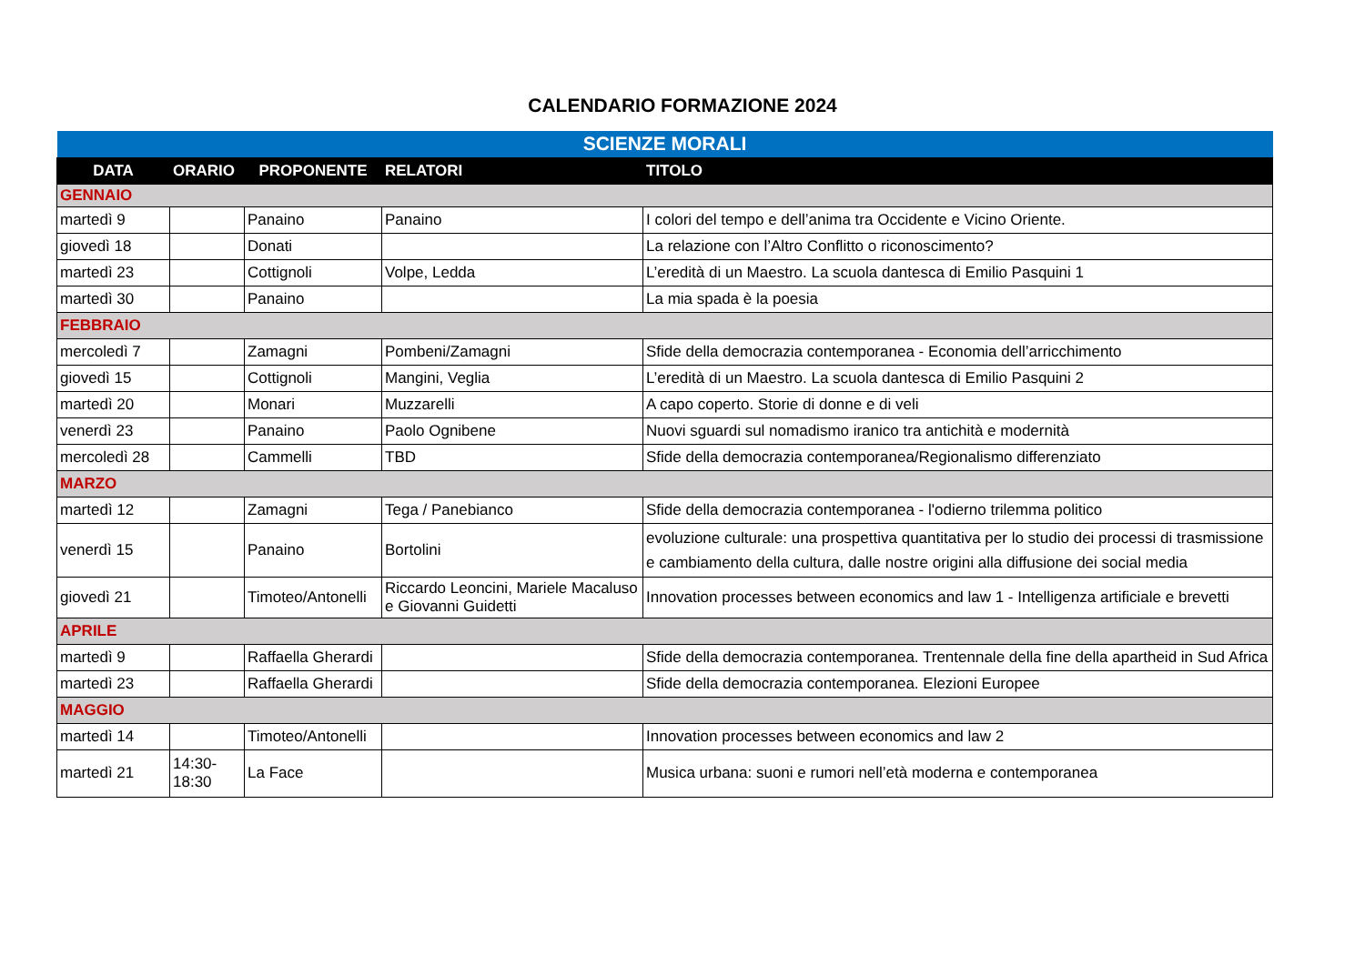CALENDARIO FORMAZIONE 2024
| SCIENZE MORALI | | | | |
| --- | --- | --- | --- | --- |
| DATA | ORARIO | PROPONENTE | RELATORI | TITOLO |
| GENNAIO | | | | |
| martedì 9 | | Panaino | Panaino | I colori del tempo e dell’anima tra Occidente e Vicino Oriente. |
| giovedì 18 | | Donati | | La relazione con l’Altro Conflitto o riconoscimento? |
| martedì 23 | | Cottignoli | Volpe, Ledda | L’eredità di un Maestro. La scuola dantesca di Emilio Pasquini 1 |
| martedì 30 | | Panaino | | La mia spada è la poesia |
| FEBBRAIO | | | | |
| mercoledì 7 | | Zamagni | Pombeni/Zamagni | Sfide della democrazia contemporanea - Economia dell’arricchimento |
| giovedì 15 | | Cottignoli | Mangini, Veglia | L’eredità di un Maestro. La scuola dantesca di Emilio Pasquini 2 |
| martedì 20 | | Monari | Muzzarelli | A capo coperto. Storie di donne e di veli |
| venerdì 23 | | Panaino | Paolo Ognibene | Nuovi sguardi sul nomadismo iranico tra antichità e modernità |
| mercoledì 28 | | Cammelli | TBD | Sfide della democrazia contemporanea/Regionalismo differenziato |
| MARZO | | | | |
| martedì 12 | | Zamagni | Tega / Panebianco | Sfide della democrazia contemporanea - l'odierno trilemma politico |
| venerdì 15 | | Panaino | Bortolini | evoluzione culturale: una prospettiva quantitativa per lo studio dei processi di trasmissione e cambiamento della cultura, dalle nostre origini alla diffusione dei social media |
| giovedì 21 | | Timoteo/Antonelli | Riccardo Leoncini, Mariele Macaluso e Giovanni Guidetti | Innovation processes between economics and law 1 - Intelligenza artificiale e brevetti |
| APRILE | | | | |
| martedì 9 | | Raffaella Gherardi | | Sfide della democrazia contemporanea. Trentennale della fine della apartheid in Sud Africa |
| martedì 23 | | Raffaella Gherardi | | Sfide della democrazia contemporanea. Elezioni Europee |
| MAGGIO | | | | |
| martedì 14 | | Timoteo/Antonelli | | Innovation processes between economics and law 2 |
| martedì 21 | 14:30- 18:30 | La Face | | Musica urbana: suoni e rumori nell’età moderna e contemporanea |